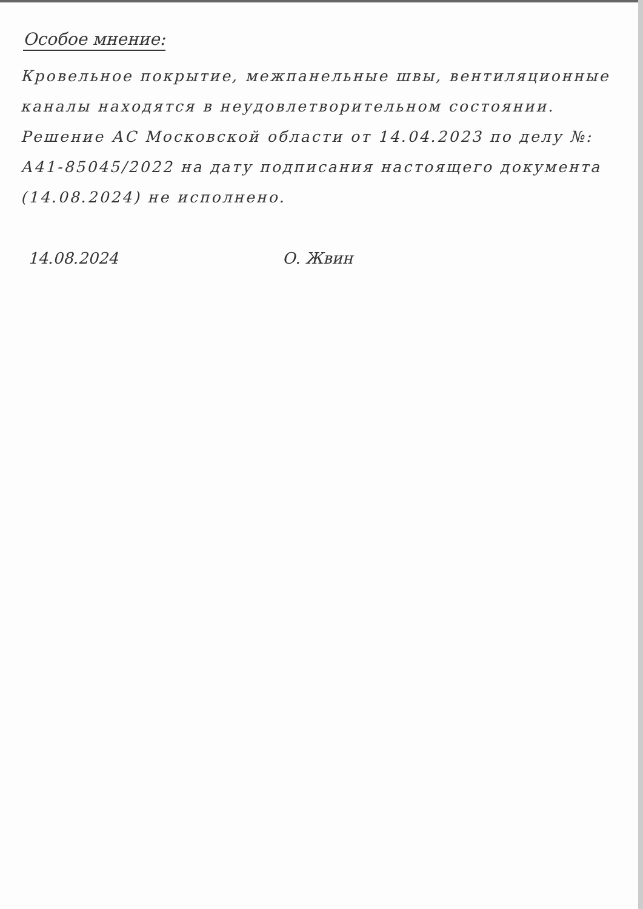Особое мнение:
Кровельное покрытие, межпанельные швы, вентиляционные каналы находятся в неудовлетворительном состоянии. Решение АС Московской области от 14.04.2023 по делу №: А41-85045/2022 на дату подписания настоящего документа (14.08.2024) не исполнено.
14.08.2024 О. Жвин